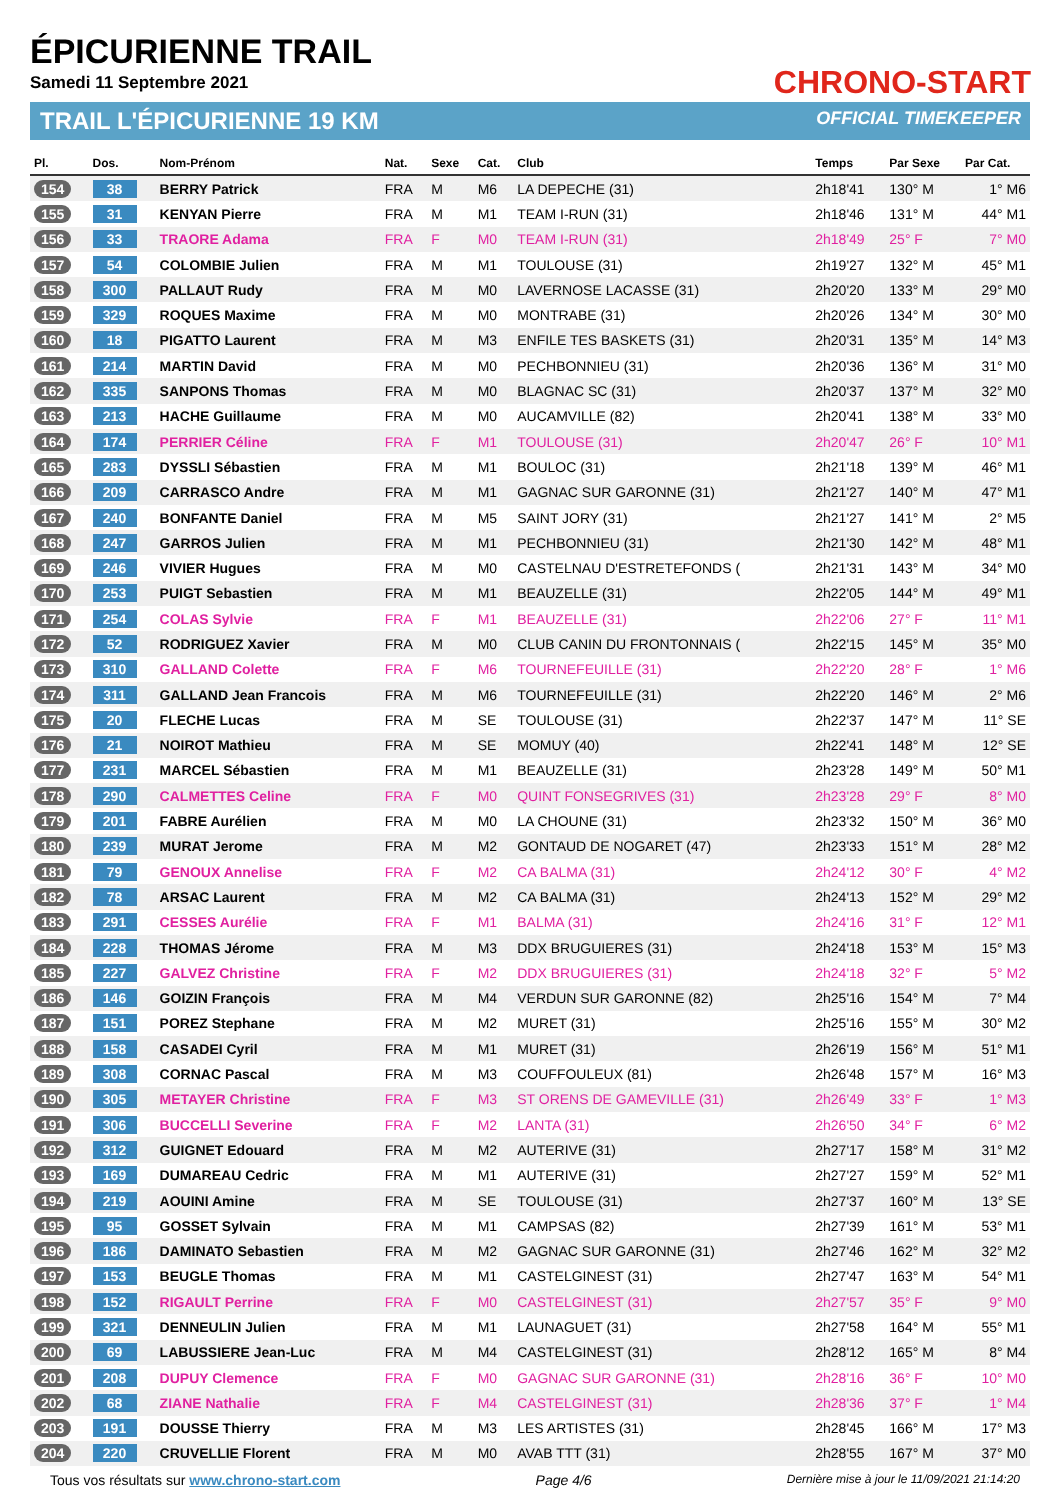ÉPICURIENNE TRAIL
Samedi 11 Septembre 2021 CHRONO-START
TRAIL L'ÉPICURIENNE 19 KM OFFICIAL TIMEKEEPER
| Pl. | Dos. | Nom-Prénom | Nat. | Sexe | Cat. | Club | Temps | Par Sexe | Par Cat. |
| --- | --- | --- | --- | --- | --- | --- | --- | --- | --- |
| 154 | 38 | BERRY Patrick | FRA | M | M6 | LA DEPECHE (31) | 2h18'41 | 130° M | 1° M6 |
| 155 | 31 | KENYAN Pierre | FRA | M | M1 | TEAM I-RUN (31) | 2h18'46 | 131° M | 44° M1 |
| 156 | 33 | TRAORE Adama | FRA | F | M0 | TEAM I-RUN (31) | 2h18'49 | 25° F | 7° M0 |
| 157 | 54 | COLOMBIE Julien | FRA | M | M1 | TOULOUSE (31) | 2h19'27 | 132° M | 45° M1 |
| 158 | 300 | PALLAUT Rudy | FRA | M | M0 | LAVERNOSE LACASSE (31) | 2h20'20 | 133° M | 29° M0 |
| 159 | 329 | ROQUES Maxime | FRA | M | M0 | MONTRABE (31) | 2h20'26 | 134° M | 30° M0 |
| 160 | 18 | PIGATTO Laurent | FRA | M | M3 | ENFILE TES BASKETS (31) | 2h20'31 | 135° M | 14° M3 |
| 161 | 214 | MARTIN David | FRA | M | M0 | PECHBONNIEU (31) | 2h20'36 | 136° M | 31° M0 |
| 162 | 335 | SANPONS Thomas | FRA | M | M0 | BLAGNAC SC (31) | 2h20'37 | 137° M | 32° M0 |
| 163 | 213 | HACHE Guillaume | FRA | M | M0 | AUCAMVILLE (82) | 2h20'41 | 138° M | 33° M0 |
| 164 | 174 | PERRIER Céline | FRA | F | M1 | TOULOUSE (31) | 2h20'47 | 26° F | 10° M1 |
| 165 | 283 | DYSSLI Sébastien | FRA | M | M1 | BOULOC (31) | 2h21'18 | 139° M | 46° M1 |
| 166 | 209 | CARRASCO Andre | FRA | M | M1 | GAGNAC SUR GARONNE (31) | 2h21'27 | 140° M | 47° M1 |
| 167 | 240 | BONFANTE Daniel | FRA | M | M5 | SAINT JORY (31) | 2h21'27 | 141° M | 2° M5 |
| 168 | 247 | GARROS Julien | FRA | M | M1 | PECHBONNIEU (31) | 2h21'30 | 142° M | 48° M1 |
| 169 | 246 | VIVIER Hugues | FRA | M | M0 | CASTELNAU D'ESTRETEFONDS ( | 2h21'31 | 143° M | 34° M0 |
| 170 | 253 | PUIGT Sebastien | FRA | M | M1 | BEAUZELLE (31) | 2h22'05 | 144° M | 49° M1 |
| 171 | 254 | COLAS Sylvie | FRA | F | M1 | BEAUZELLE (31) | 2h22'06 | 27° F | 11° M1 |
| 172 | 52 | RODRIGUEZ Xavier | FRA | M | M0 | CLUB CANIN DU FRONTONNAIS ( | 2h22'15 | 145° M | 35° M0 |
| 173 | 310 | GALLAND Colette | FRA | F | M6 | TOURNEFEUILLE (31) | 2h22'20 | 28° F | 1° M6 |
| 174 | 311 | GALLAND Jean Francois | FRA | M | M6 | TOURNEFEUILLE (31) | 2h22'20 | 146° M | 2° M6 |
| 175 | 20 | FLECHE Lucas | FRA | M | SE | TOULOUSE (31) | 2h22'37 | 147° M | 11° SE |
| 176 | 21 | NOIROT Mathieu | FRA | M | SE | MOMUY (40) | 2h22'41 | 148° M | 12° SE |
| 177 | 231 | MARCEL Sébastien | FRA | M | M1 | BEAUZELLE (31) | 2h23'28 | 149° M | 50° M1 |
| 178 | 290 | CALMETTES Celine | FRA | F | M0 | QUINT FONSEGRIVES (31) | 2h23'28 | 29° F | 8° M0 |
| 179 | 201 | FABRE Aurélien | FRA | M | M0 | LA CHOUNE (31) | 2h23'32 | 150° M | 36° M0 |
| 180 | 239 | MURAT Jerome | FRA | M | M2 | GONTAUD DE NOGARET (47) | 2h23'33 | 151° M | 28° M2 |
| 181 | 79 | GENOUX Annelise | FRA | F | M2 | CA BALMA (31) | 2h24'12 | 30° F | 4° M2 |
| 182 | 78 | ARSAC Laurent | FRA | M | M2 | CA BALMA (31) | 2h24'13 | 152° M | 29° M2 |
| 183 | 291 | CESSES Aurélie | FRA | F | M1 | BALMA (31) | 2h24'16 | 31° F | 12° M1 |
| 184 | 228 | THOMAS Jérome | FRA | M | M3 | DDX BRUGUIERES (31) | 2h24'18 | 153° M | 15° M3 |
| 185 | 227 | GALVEZ Christine | FRA | F | M2 | DDX BRUGUIERES (31) | 2h24'18 | 32° F | 5° M2 |
| 186 | 146 | GOIZIN François | FRA | M | M4 | VERDUN SUR GARONNE (82) | 2h25'16 | 154° M | 7° M4 |
| 187 | 151 | POREZ Stephane | FRA | M | M2 | MURET (31) | 2h25'16 | 155° M | 30° M2 |
| 188 | 158 | CASADEI Cyril | FRA | M | M1 | MURET (31) | 2h26'19 | 156° M | 51° M1 |
| 189 | 308 | CORNAC Pascal | FRA | M | M3 | COUFFOULEUX (81) | 2h26'48 | 157° M | 16° M3 |
| 190 | 305 | METAYER Christine | FRA | F | M3 | ST ORENS DE GAMEVILLE (31) | 2h26'49 | 33° F | 1° M3 |
| 191 | 306 | BUCCELLI Severine | FRA | F | M2 | LANTA (31) | 2h26'50 | 34° F | 6° M2 |
| 192 | 312 | GUIGNET Edouard | FRA | M | M2 | AUTERIVE (31) | 2h27'17 | 158° M | 31° M2 |
| 193 | 169 | DUMAREAU Cedric | FRA | M | M1 | AUTERIVE (31) | 2h27'27 | 159° M | 52° M1 |
| 194 | 219 | AOUINI Amine | FRA | M | SE | TOULOUSE (31) | 2h27'37 | 160° M | 13° SE |
| 195 | 95 | GOSSET Sylvain | FRA | M | M1 | CAMPSAS (82) | 2h27'39 | 161° M | 53° M1 |
| 196 | 186 | DAMINATO Sebastien | FRA | M | M2 | GAGNAC SUR GARONNE (31) | 2h27'46 | 162° M | 32° M2 |
| 197 | 153 | BEUGLE Thomas | FRA | M | M1 | CASTELGINEST (31) | 2h27'47 | 163° M | 54° M1 |
| 198 | 152 | RIGAULT Perrine | FRA | F | M0 | CASTELGINEST (31) | 2h27'57 | 35° F | 9° M0 |
| 199 | 321 | DENNEULIN Julien | FRA | M | M1 | LAUNAGUET (31) | 2h27'58 | 164° M | 55° M1 |
| 200 | 69 | LABUSSIERE Jean-Luc | FRA | M | M4 | CASTELGINEST (31) | 2h28'12 | 165° M | 8° M4 |
| 201 | 208 | DUPUY Clemence | FRA | F | M0 | GAGNAC SUR GARONNE (31) | 2h28'16 | 36° F | 10° M0 |
| 202 | 68 | ZIANE Nathalie | FRA | F | M4 | CASTELGINEST (31) | 2h28'36 | 37° F | 1° M4 |
| 203 | 191 | DOUSSE Thierry | FRA | M | M3 | LES ARTISTES (31) | 2h28'45 | 166° M | 17° M3 |
| 204 | 220 | CRUVELLIE Florent | FRA | M | M0 | AVAB TTT (31) | 2h28'55 | 167° M | 37° M0 |
Tous vos résultats sur www.chrono-start.com Page 4/6 Dernière mise à jour le 11/09/2021 21:14:20